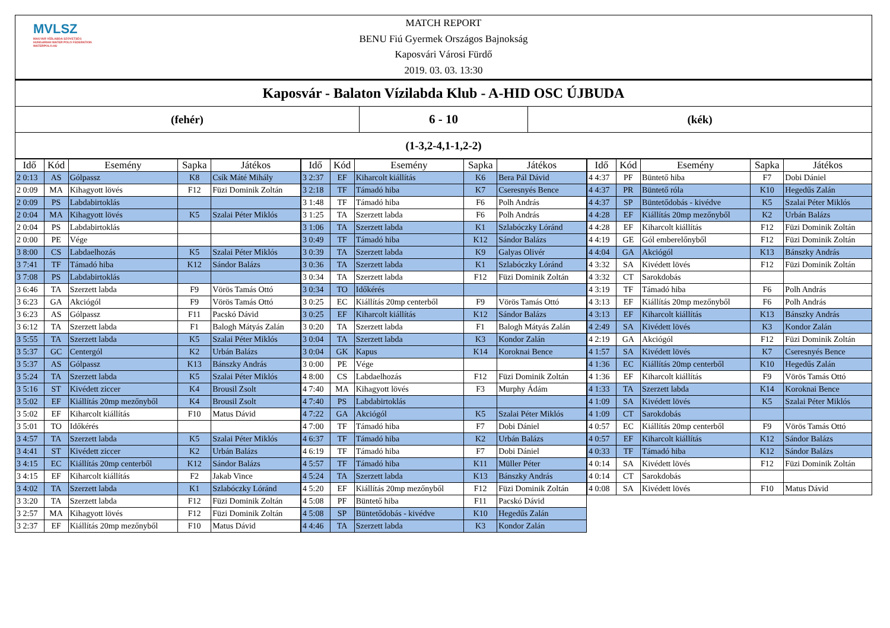MVLSZ
MAGYAR VÍZILABDA SZÖVETSÉG
HUNGARIAN WATER POLO FEDERATION
WATERPOLO.HU
MATCH REPORT
BENU Fiú Gyermek Országos Bajnokság
Kaposvári Városi Fürdő
2019. 03. 03. 13:30
| Kaposvár - Balaton Vízilabda Klub - A-HID OSC ÚJBUDA | | |
| (fehér) | 6 - 10 | (kék) |
| (1-3,2-4,1-1,2-2) | | |
| Idő | Kód | Esemény | Sapka | Játékos |
| --- | --- | --- | --- | --- |
| 2 0:13 | AS | Gólpassz | K8 | Csík Máté Mihály |
| 2 0:09 | MA | Kihagyott lövés | F12 | Füzi Dominik Zoltán |
| 2 0:09 | PS | Labdabirtoklás | | |
| 2 0:04 | MA | Kihagyott lövés | K5 | Szalai Péter Miklós |
| 2 0:04 | PS | Labdabirtoklás | | |
| 2 0:00 | PE | Vége | | |
| 3 8:00 | CS | Labdaelhozás | K5 | Szalai Péter Miklós |
| 3 7:41 | TF | Támadó hiba | K12 | Sándor Balázs |
| 3 7:08 | PS | Labdabirtoklás | | |
| 3 6:46 | TA | Szerzett labda | F9 | Vörös Tamás Ottó |
| 3 6:23 | GA | Akciógól | F9 | Vörös Tamás Ottó |
| 3 6:23 | AS | Gólpassz | F11 | Pacskó Dávid |
| 3 6:12 | TA | Szerzett labda | F1 | Balogh Mátyás Zalán |
| 3 5:55 | TA | Szerzett labda | K5 | Szalai Péter Miklós |
| 3 5:37 | GC | Centergól | K2 | Urbán Balázs |
| 3 5:37 | AS | Gólpassz | K13 | Bánszky András |
| 3 5:24 | TA | Szerzett labda | K5 | Szalai Péter Miklós |
| 3 5:16 | ST | Kivédett ziccer | K4 | Brousil Zsolt |
| 3 5:02 | EF | Kiállítás 20mp mezőnyből | K4 | Brousil Zsolt |
| 3 5:02 | EF | Kiharcolt kiállítás | F10 | Matus Dávid |
| 3 5:01 | TO | Időkérés | | |
| 3 4:57 | TA | Szerzett labda | K5 | Szalai Péter Miklós |
| 3 4:41 | ST | Kivédett ziccer | K2 | Urbán Balázs |
| 3 4:15 | EC | Kiállítás 20mp centerből | K12 | Sándor Balázs |
| 3 4:15 | EF | Kiharcolt kiállítás | F2 | Jakab Vince |
| 3 4:02 | TA | Szerzett labda | K1 | Szlabóczky Lóránd |
| 3 3:20 | TA | Szerzett labda | F12 | Füzi Dominik Zoltán |
| 3 2:57 | MA | Kihagyott lövés | F12 | Füzi Dominik Zoltán |
| 3 2:37 | EF | Kiállítás 20mp mezőnyből | F10 | Matus Dávid |
| Idő | Kód | Esemény | Sapka | Játékos |
| --- | --- | --- | --- | --- |
| 3 2:37 | EF | Kiharcolt kiállítás | K6 | Bera Pál Dávid |
| 3 2:18 | TF | Támadó hiba | K7 | Cseresnyés Bence |
| 3 1:48 | TF | Támadó hiba | F6 | Polh András |
| 3 1:25 | TA | Szerzett labda | F6 | Polh András |
| 3 1:06 | TA | Szerzett labda | K1 | Szlabóczky Lóránd |
| 3 0:49 | TF | Támadó hiba | K12 | Sándor Balázs |
| 3 0:39 | TA | Szerzett labda | K9 | Galyas Olivér |
| 3 0:36 | TA | Szerzett labda | K1 | Szlabóczky Lóránd |
| 3 0:34 | TA | Szerzett labda | F12 | Füzi Dominik Zoltán |
| 3 0:34 | TO | Időkérés | | |
| 3 0:25 | EC | Kiállítás 20mp centerből | F9 | Vörös Tamás Ottó |
| 3 0:25 | EF | Kiharcolt kiállítás | K12 | Sándor Balázs |
| 3 0:20 | TA | Szerzett labda | F1 | Balogh Mátyás Zalán |
| 3 0:04 | TA | Szerzett labda | K3 | Kondor Zalán |
| 3 0:04 | GK | Kapus | K14 | Koroknai Bence |
| 3 0:00 | PE | Vége | | |
| 4 8:00 | CS | Labdaelhozás | F12 | Füzi Dominik Zoltán |
| 4 7:40 | MA | Kihagyott lövés | F3 | Murphy Ádám |
| 4 7:40 | PS | Labdabirtoklás | | |
| 4 7:22 | GA | Akciógól | K5 | Szalai Péter Miklós |
| 4 7:00 | TF | Támadó hiba | F7 | Dobi Dániel |
| 4 6:37 | TF | Támadó hiba | K2 | Urbán Balázs |
| 4 6:19 | TF | Támadó hiba | F7 | Dobi Dániel |
| 4 5:57 | TF | Támadó hiba | K11 | Müller Péter |
| 4 5:24 | TA | Szerzett labda | K13 | Bánszky András |
| 4 5:20 | EF | Kiállítás 20mp mezőnyből | F12 | Füzi Dominik Zoltán |
| 4 5:08 | PF | Büntető hiba | F11 | Pacskó Dávid |
| 4 5:08 | SP | Büntetődobás - kivédve | K10 | Hegedűs Zalán |
| 4 4:46 | TA | Szerzett labda | K3 | Kondor Zalán |
| Idő | Kód | Esemény | Sapka | Játékos |
| --- | --- | --- | --- | --- |
| 4 4:37 | PF | Büntető hiba | F7 | Dobi Dániel |
| 4 4:37 | PR | Büntető róla | K10 | Hegedűs Zalán |
| 4 4:37 | SP | Büntetődobás - kivédve | K5 | Szalai Péter Miklós |
| 4 4:28 | EF | Kiállítás 20mp mezőnyből | K2 | Urbán Balázs |
| 4 4:28 | EF | Kiharcolt kiállítás | F12 | Füzi Dominik Zoltán |
| 4 4:19 | GE | Gól emberelőnyből | F12 | Füzi Dominik Zoltán |
| 4 4:04 | GA | Akciógól | K13 | Bánszky András |
| 4 3:32 | SA | Kivédett lövés | F12 | Füzi Dominik Zoltán |
| 4 3:32 | CT | Sarokdobás | | |
| 4 3:19 | TF | Támadó hiba | F6 | Polh András |
| 4 3:13 | EF | Kiállítás 20mp mezőnyből | F6 | Polh András |
| 4 3:13 | EF | Kiharcolt kiállítás | K13 | Bánszky András |
| 4 2:49 | SA | Kivédett lövés | K3 | Kondor Zalán |
| 4 2:19 | GA | Akciógól | F12 | Füzi Dominik Zoltán |
| 4 1:57 | SA | Kivédett lövés | K7 | Cseresnyés Bence |
| 4 1:36 | EC | Kiállítás 20mp centerből | K10 | Hegedűs Zalán |
| 4 1:36 | EF | Kiharcolt kiállítás | F9 | Vörös Tamás Ottó |
| 4 1:33 | TA | Szerzett labda | K14 | Koroknai Bence |
| 4 1:09 | SA | Kivédett lövés | K5 | Szalai Péter Miklós |
| 4 1:09 | CT | Sarokdobás | | |
| 4 0:57 | EC | Kiállítás 20mp centerből | F9 | Vörös Tamás Ottó |
| 4 0:57 | EF | Kiharcolt kiállítás | K12 | Sándor Balázs |
| 4 0:33 | TF | Támadó hiba | K12 | Sándor Balázs |
| 4 0:14 | SA | Kivédett lövés | F12 | Füzi Dominik Zoltán |
| 4 0:14 | CT | Sarokdobás | | |
| 4 0:08 | SA | Kivédett lövés | F10 | Matus Dávid |